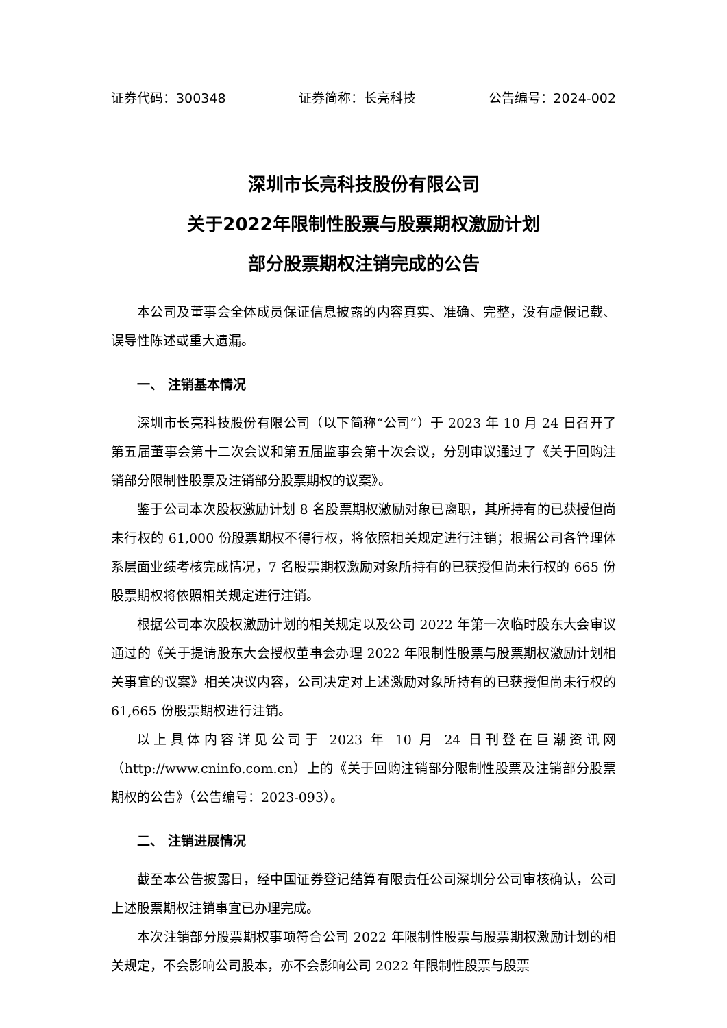证券代码：300348 证券简称：长亮科技 公告编号：2024-002
深圳市长亮科技股份有限公司
关于2022年限制性股票与股票期权激励计划
部分股票期权注销完成的公告
本公司及董事会全体成员保证信息披露的内容真实、准确、完整，没有虚假记载、误导性陈述或重大遗漏。
一、 注销基本情况
深圳市长亮科技股份有限公司（以下简称“公司”）于 2023 年 10 月 24 日召开了第五届董事会第十二次会议和第五届监事会第十次会议，分别审议通过了《关于回购注销部分限制性股票及注销部分股票期权的议案》。
鉴于公司本次股权激励计划 8 名股票期权激励对象已离职，其所持有的已获授但尚未行权的 61,000 份股票期权不得行权，将依照相关规定进行注销；根据公司各管理体系层面业绩考核完成情况，7 名股票期权激励对象所持有的已获授但尚未行权的 665 份股票期权将依照相关规定进行注销。
根据公司本次股权激励计划的相关规定以及公司 2022 年第一次临时股东大会审议通过的《关于提请股东大会授权董事会办理 2022 年限制性股票与股票期权激励计划相关事宜的议案》相关决议内容，公司决定对上述激励对象所持有的已获授但尚未行权的 61,665 份股票期权进行注销。
以上具体内容详见公司于 2023 年 10 月 24 日刊登在巨潮资讯网（http://www.cninfo.com.cn）上的《关于回购注销部分限制性股票及注销部分股票期权的公告》（公告编号：2023-093）。
二、 注销进展情况
截至本公告披露日，经中国证券登记结算有限责任公司深圳分公司审核确认，公司上述股票期权注销事宜已办理完成。
本次注销部分股票期权事项符合公司 2022 年限制性股票与股票期权激励计划的相关规定，不会影响公司股本，亦不会影响公司 2022 年限制性股票与股票